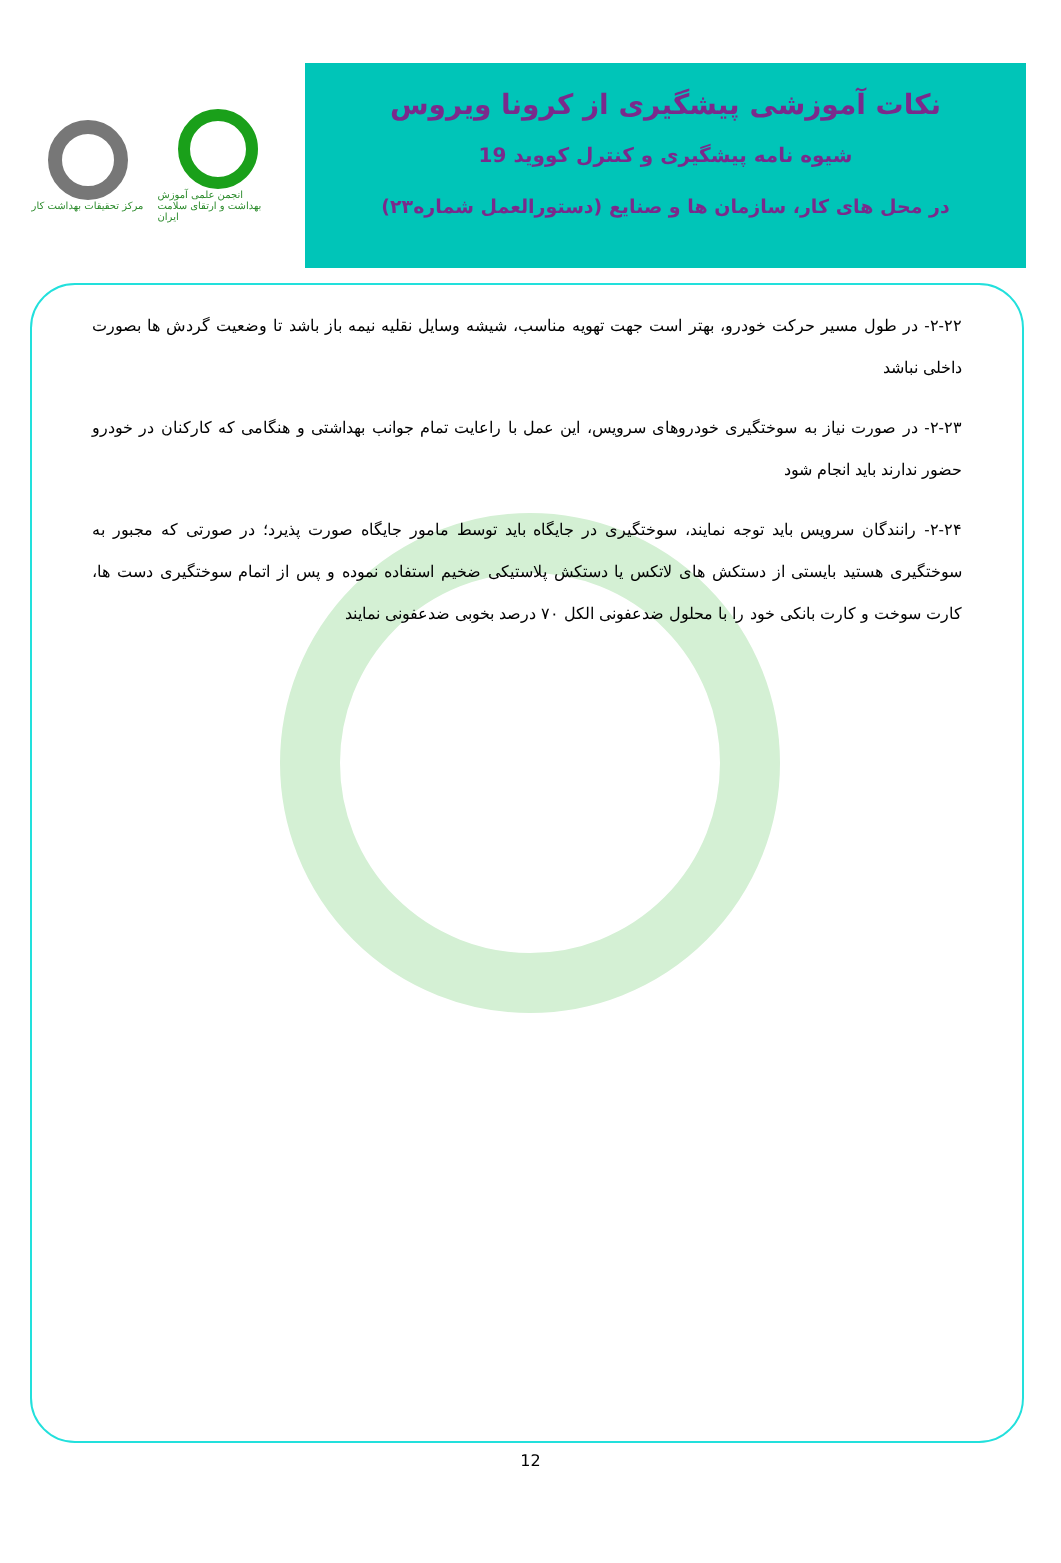مرکز تحقیقات بهداشت کار
انجمن علمی آموزش بهداشت و ارتقای سلامت ایران
نکات آموزشی پیشگیری از کرونا ویروس
شیوه نامه پیشگیری و کنترل کووید 19
در محل های کار، سازمان ها و صنایع (دستورالعمل شماره۲۳)
۲-۲۲- در طول مسیر حرکت خودرو، بهتر است جهت تهویه مناسب، شیشه وسایل نقلیه نیمه باز باشد تا وضعیت گردش ها بصورت داخلی نباشد
۲-۲۳- در صورت نیاز به سوختگیری خودروهای سرویس، این عمل با راعایت تمام جوانب بهداشتی و هنگامی که کارکنان در خودرو حضور ندارند باید انجام شود
۲-۲۴- رانندگان سرویس باید توجه نمایند، سوختگیری در جایگاه باید توسط مامور جایگاه صورت پذیرد؛ در صورتی که مجبور به سوختگیری هستید بایستی از دستکش های لاتکس یا دستکش پلاستیکی ضخیم استفاده نموده و پس از اتمام سوختگیری دست ها، کارت سوخت و کارت بانکی خود را با محلول ضدعفونی الکل ۷۰ درصد بخوبی ضدعفونی نمایند
12